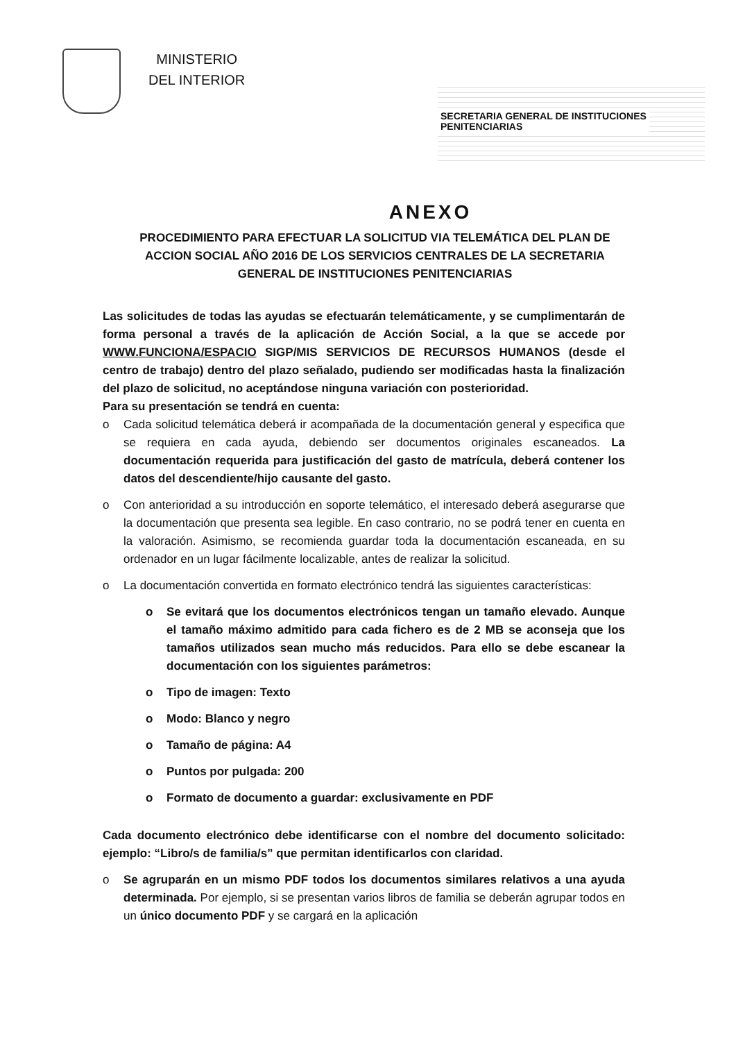MINISTERIO
DEL INTERIOR
SECRETARIA GENERAL DE INSTITUCIONES
PENITENCIARIAS
ANEXO
PROCEDIMIENTO PARA EFECTUAR LA SOLICITUD VIA TELEMÁTICA DEL PLAN DE ACCION SOCIAL AÑO 2016 DE LOS SERVICIOS CENTRALES DE LA SECRETARIA GENERAL DE INSTITUCIONES PENITENCIARIAS
Las solicitudes de todas las ayudas se efectuarán telemáticamente, y se cumplimentarán de forma personal a través de la aplicación de Acción Social, a la que se accede por WWW.FUNCIONA/ESPACIO SIGP/MIS SERVICIOS DE RECURSOS HUMANOS (desde el centro de trabajo) dentro del plazo señalado, pudiendo ser modificadas hasta la finalización del plazo de solicitud, no aceptándose ninguna variación con posterioridad.
Para su presentación se tendrá en cuenta:
o Cada solicitud telemática deberá ir acompañada de la documentación general y especifica que se requiera en cada ayuda, debiendo ser documentos originales escaneados. La documentación requerida para justificación del gasto de matrícula, deberá contener los datos del descendiente/hijo causante del gasto.
o Con anterioridad a su introducción en soporte telemático, el interesado deberá asegurarse que la documentación que presenta sea legible. En caso contrario, no se podrá tener en cuenta en la valoración. Asimismo, se recomienda guardar toda la documentación escaneada, en su ordenador en un lugar fácilmente localizable, antes de realizar la solicitud.
o La documentación convertida en formato electrónico tendrá las siguientes características:
o Se evitará que los documentos electrónicos tengan un tamaño elevado. Aunque el tamaño máximo admitido para cada fichero es de 2 MB se aconseja que los tamaños utilizados sean mucho más reducidos. Para ello se debe escanear la documentación con los siguientes parámetros:
o Tipo de imagen: Texto
o Modo: Blanco y negro
o Tamaño de página: A4
o Puntos por pulgada: 200
o Formato de documento a guardar: exclusivamente en PDF
Cada documento electrónico debe identificarse con el nombre del documento solicitado: ejemplo: “Libro/s de familia/s” que permitan identificarlos con claridad.
o Se agruparán en un mismo PDF todos los documentos similares relativos a una ayuda determinada. Por ejemplo, si se presentan varios libros de familia se deberán agrupar todos en un único documento PDF y se cargará en la aplicación